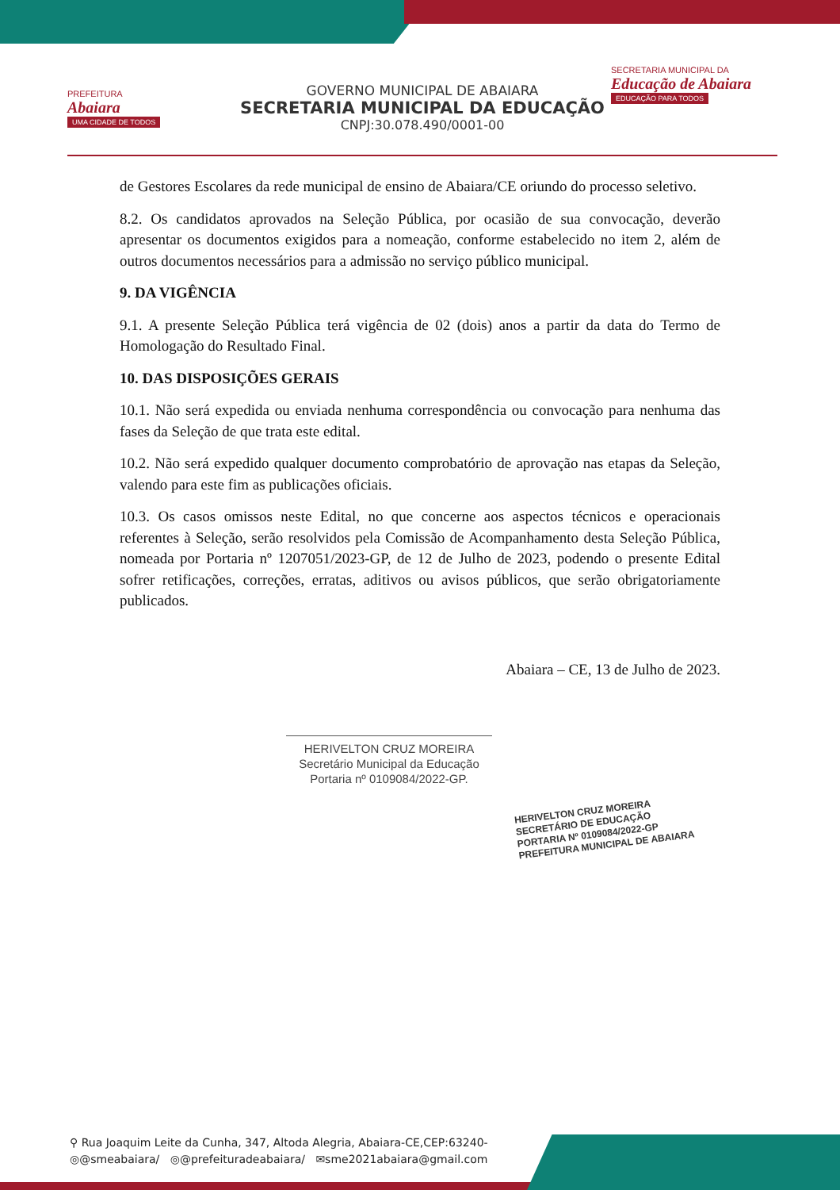PREFEITURA
Abaiara
UMA CIDADE DE TODOS
GOVERNO MUNICIPAL DE ABAIARA
SECRETARIA MUNICIPAL DA EDUCAÇÃO
CNPJ:30.078.490/0001-00
SECRETARIA MUNICIPAL DA
Educação de Abaiara
EDUCAÇÃO PARA TODOS
de Gestores Escolares da rede municipal de ensino de Abaiara/CE oriundo do processo seletivo.
8.2. Os candidatos aprovados na Seleção Pública, por ocasião de sua convocação, deverão apresentar os documentos exigidos para a nomeação, conforme estabelecido no item 2, além de outros documentos necessários para a admissão no serviço público municipal.
9. DA VIGÊNCIA
9.1. A presente Seleção Pública terá vigência de 02 (dois) anos a partir da data do Termo de Homologação do Resultado Final.
10. DAS DISPOSIÇÕES GERAIS
10.1. Não será expedida ou enviada nenhuma correspondência ou convocação para nenhuma das fases da Seleção de que trata este edital.
10.2. Não será expedido qualquer documento comprobatório de aprovação nas etapas da Seleção, valendo para este fim as publicações oficiais.
10.3. Os casos omissos neste Edital, no que concerne aos aspectos técnicos e operacionais referentes à Seleção, serão resolvidos pela Comissão de Acompanhamento desta Seleção Pública, nomeada por Portaria nº 1207051/2023-GP, de 12 de Julho de 2023, podendo o presente Edital sofrer retificações, correções, erratas, aditivos ou avisos públicos, que serão obrigatoriamente publicados.
Abaiara – CE, 13 de Julho de 2023.
HERIVELTON CRUZ MOREIRA
Secretário Municipal da Educação
Portaria nº 0109084/2022-GP.
HERIVELTON CRUZ MOREIRA
SECRETÁRIO DE EDUCAÇÃO
PORTARIA Nº 0109084/2022-GP
PREFEITURA MUNICIPAL DE ABAIARA
⚲ Rua Joaquim Leite da Cunha, 347, Altoda Alegria, Abaiara-CE,CEP:63240-
◎@smeabaiara/ ◎@prefeituradeabaiara/ ✉sme2021abaiara@gmail.com